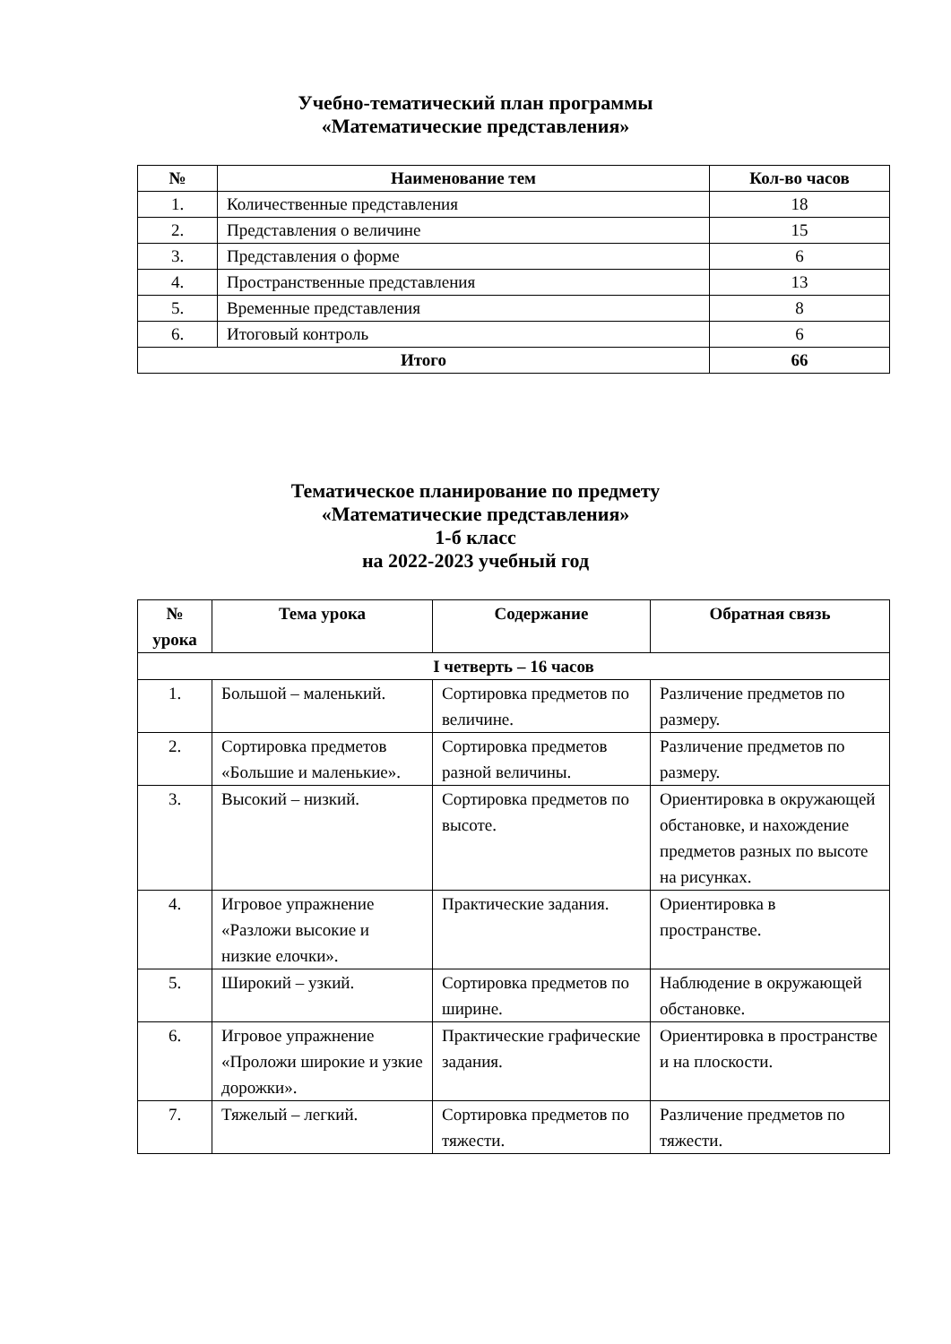Учебно-тематический план программы
«Математические представления»
| № | Наименование тем | Кол-во часов |
| --- | --- | --- |
| 1. | Количественные представления | 18 |
| 2. | Представления о величине | 15 |
| 3. | Представления о форме | 6 |
| 4. | Пространственные представления | 13 |
| 5. | Временные представления | 8 |
| 6. | Итоговый контроль | 6 |
| Итого | | 66 |
Тематическое планирование по предмету
«Математические представления»
1-б класс
на 2022-2023 учебный год
| № урока | Тема урока | Содержание | Обратная связь |
| --- | --- | --- | --- |
| I четверть – 16 часов | | | |
| 1. | Большой – маленький. | Сортировка предметов по величине. | Различение предметов по размеру. |
| 2. | Сортировка предметов «Большие и маленькие». | Сортировка предметов разной величины. | Различение предметов по размеру. |
| 3. | Высокий – низкий. | Сортировка предметов по высоте. | Ориентировка в окружающей обстановке, и нахождение предметов разных по высоте на рисунках. |
| 4. | Игровое упражнение «Разложи высокие и низкие елочки». | Практические задания. | Ориентировка в пространстве. |
| 5. | Широкий – узкий. | Сортировка предметов по ширине. | Наблюдение в окружающей обстановке. |
| 6. | Игровое упражнение «Проложи широкие и узкие дорожки». | Практические графические задания. | Ориентировка в пространстве и на плоскости. |
| 7. | Тяжелый – легкий. | Сортировка предметов по тяжести. | Различение предметов по тяжести. |